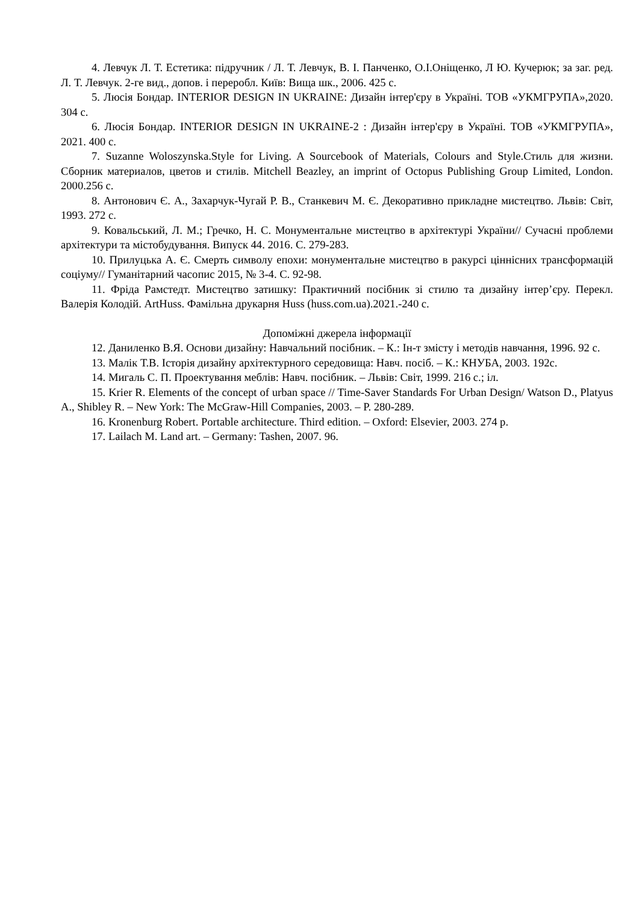4. Левчук Л. Т. Естетика: підручник / Л. Т. Левчук, В. І. Панченко, О.І.Оніщенко, Л Ю. Кучерюк; за заг. ред. Л. Т. Левчук. 2-ге вид., допов. і переробл. Київ: Вища шк., 2006. 425 с.
5. Люсія Бондар. INTERIOR DESIGN IN UKRAINE: Дизайн інтер'єру в Україні. ТОВ «УКМГРУПА»,2020. 304 с.
6. Люсія Бондар. INTERIOR DESIGN IN UKRAINE-2 : Дизайн інтер'єру в Україні. ТОВ «УКМГРУПА», 2021. 400 с.
7. Suzanne Woloszynska.Style for Living. A Sourcebook of Materials, Colours and Style.Стиль для жизни. Сборник материалов, цветов и стилів. Mitchell Beazley, an imprint of Octopus Publishing Group Limited, London. 2000.256 с.
8. Антонович Є. А., Захарчук-Чугай Р. В., Станкевич М. Є. Декоративно прикладне мистецтво. Львів: Світ, 1993. 272 с.
9. Ковальський, Л. М.; Гречко, Н. С. Монументальне мистецтво в архітектурі України// Сучасні проблеми архітектури та містобудування. Випуск 44. 2016. С. 279-283.
10. Прилуцька А. Є. Смерть символу епохи: монументальне мистецтво в ракурсі ціннісних трансформацій соціуму// Гуманітарний часопис 2015, № 3-4. С. 92-98.
11. Фріда Рамстедт. Мистецтво затишку: Практичний посібник зі стилю та дизайну інтер’єру. Перекл. Валерія Колодій. ArtHuss. Фамільна друкарня Huss (huss.com.ua).2021.-240 с.
Допоміжні джерела інформації
12. Даниленко В.Я. Основи дизайну: Навчальний посібник. – К.: Ін-т змісту і методів навчання, 1996. 92 с.
13. Малік Т.В. Історія дизайну архітектурного середовища: Навч. посіб. – К.: КНУБА, 2003. 192с.
14. Мигаль С. П. Проектування меблів: Навч. посібник. – Львів: Світ, 1999. 216 с.; іл.
15. Krier R. Elements of the concept of urban space // Time-Saver Standards For Urban Design/ Watson D., Platyus A., Shibley R. – New York: The McGraw-Hill Companies, 2003. – P. 280-289.
16. Kronenburg Robert. Portable architecture. Third edition. – Oxford: Elsevier, 2003. 274 p.
17. Lailach M. Land art. – Germany: Tashen, 2007. 96.